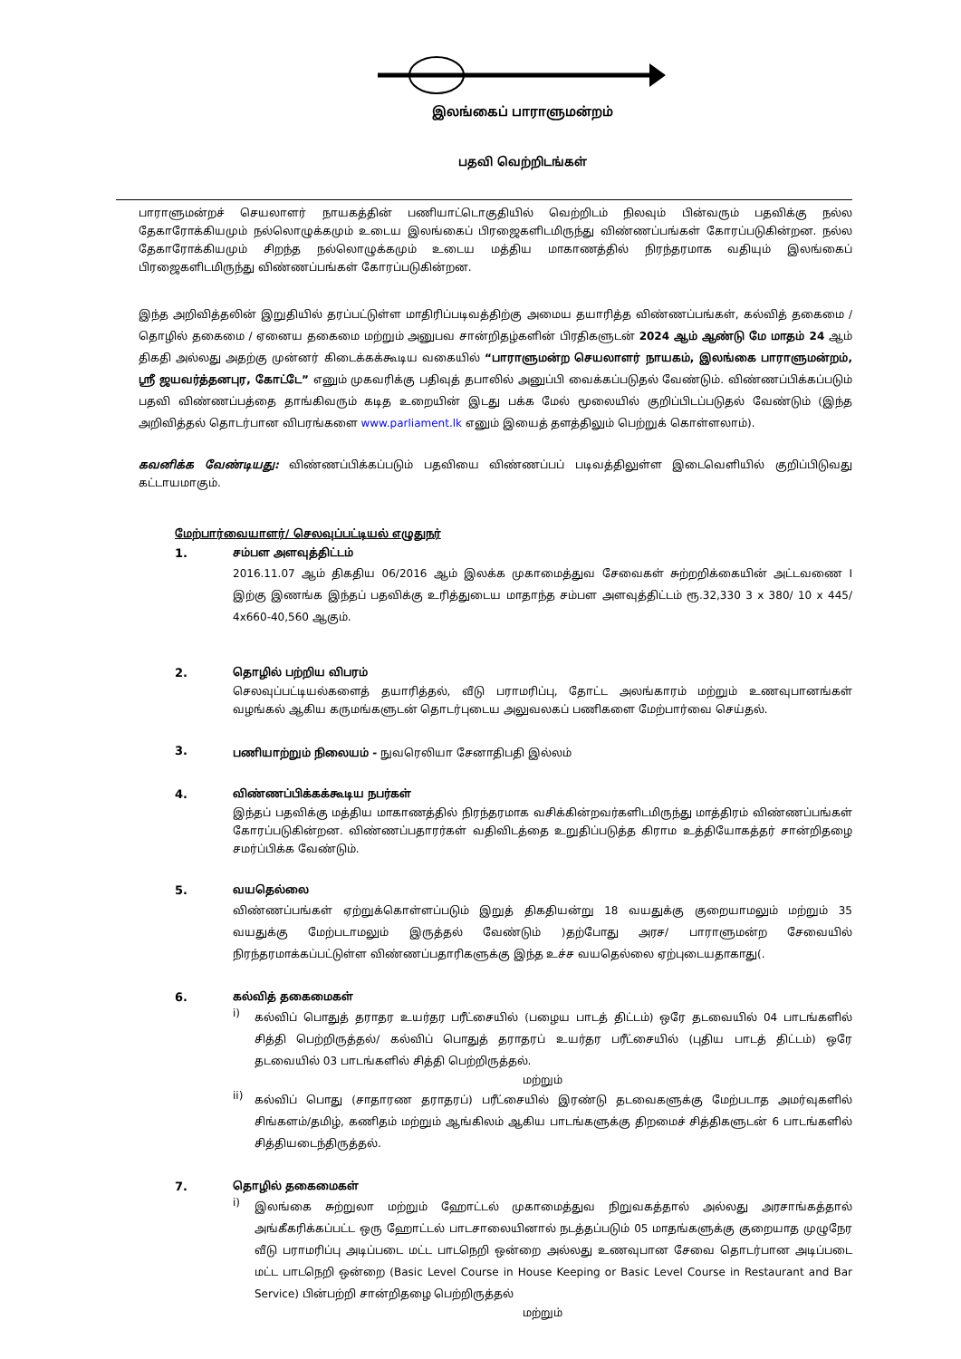இலங்கைப் பாராளுமன்றம்
பதவி வெற்றிடங்கள்
பாராளுமன்றச் செயலாளர் நாயகத்தின் பணியாட்டொகுதியில் வெற்றிடம் நிலவும் பின்வரும் பதவிக்கு நல்ல தேகாரோக்கியமும் நல்லொழுக்கமும் உடைய இலங்கைப் பிரஜைகளிடமிருந்து விண்ணப்பங்கள் கோரப்படுகின்றன. நல்ல தேகாரோக்கியமும் சிறந்த நல்லொழுக்கமும் உடைய மத்திய மாகாணத்தில் நிரந்தரமாக வதியும் இலங்கைப் பிரஜைகளிடமிருந்து விண்ணப்பங்கள் கோரப்படுகின்றன.
இந்த அறிவித்தலின் இறுதியில் தரப்பட்டுள்ள மாதிரிப்படிவத்திற்கு அமைய தயாரித்த விண்ணப்பங்கள், கல்வித் தகைமை / தொழில் தகைமை / ஏனைய தகைமை மற்றும் அனுபவ சான்றிதழ்களின் பிரதிகளுடன் 2024 ஆம் ஆண்டு மே மாதம் 24 ஆம் திகதி அல்லது அதற்கு முன்னர் கிடைக்கக்கூடிய வகையில் “பாராளுமன்ற செயலாளர் நாயகம், இலங்கை பாராளுமன்றம், ஸ்ரீ ஜயவர்த்தனபுர, கோட்டே” எனும் முகவரிக்கு பதிவுத் தபாலில் அனுப்பி வைக்கப்படுதல் வேண்டும். விண்ணப்பிக்கப்படும் பதவி விண்ணப்பத்தை தாங்கிவரும் கடித உறையின் இடது பக்க மேல் மூலையில் குறிப்பிடப்படுதல் வேண்டும் (இந்த அறிவித்தல் தொடர்பான விபரங்களை www.parliament.lk எனும் இயைத் தளத்திலும் பெற்றுக் கொள்ளலாம்).
கவனிக்க வேண்டியது: விண்ணப்பிக்கப்படும் பதவியை விண்ணப்பப் படிவத்திலுள்ள இடைவெளியில் குறிப்பிடுவது கட்டாயமாகும்.
மேற்பார்வையாளர்/ செலவுப்பட்டியல் எழுதுநர்
1. சம்பள அளவுத்திட்டம்
2016.11.07 ஆம் திகதிய 06/2016 ஆம் இலக்க முகாமைத்துவ சேவைகள் சுற்றறிக்கையின் அட்டவணை I இற்கு இணங்க இந்தப் பதவிக்கு உரித்துடைய மாதாந்த சம்பள அளவுத்திட்டம் ரூ.32,330 3 x 380/ 10 x 445/ 4x660-40,560 ஆகும்.
2. தொழில் பற்றிய விபரம்
செலவுப்பட்டியல்களைத் தயாரித்தல், வீடு பராமரிப்பு, தோட்ட அலங்காரம் மற்றும் உணவுபானங்கள் வழங்கல் ஆகிய கருமங்களுடன் தொடர்புடைய அலுவலகப் பணிகளை மேற்பார்வை செய்தல்.
3.
பணியாற்றும் நிலையம் - நுவரெலியா சேனாதிபதி இல்லம்
4. விண்ணப்பிக்கக்கூடிய நபர்கள்
இந்தப் பதவிக்கு மத்திய மாகாணத்தில் நிரந்தரமாக வசிக்கின்றவர்களிடமிருந்து மாத்திரம் விண்ணப்பங்கள் கோரப்படுகின்றன. விண்ணப்பதாரர்கள் வதிவிடத்தை உறுதிப்படுத்த கிராம உத்தியோகத்தர் சான்றிதழை சமர்ப்பிக்க வேண்டும்.
5. வயதெல்லை
விண்ணப்பங்கள் ஏற்றுக்கொள்ளப்படும் இறுத் திகதியன்று 18 வயதுக்கு குறையாமலும் மற்றும் 35 வயதுக்கு மேற்படாமலும் இருத்தல் வேண்டும் )தற்போது அரச/ பாராளுமன்ற சேவையில் நிரந்தரமாக்கப்பட்டுள்ள விண்ணப்பதாரிகளுக்கு இந்த உச்ச வயதெல்லை ஏற்புடையதாகாது(.
6. கல்வித் தகைமைகள்
i)
கல்விப் பொதுத் தராதர உயர்தர பரீட்சையில் (பழைய பாடத் திட்டம்) ஒரே தடவையில் 04 பாடங்களில் சித்தி பெற்றிருத்தல்/ கல்விப் பொதுத் தராதரப் உயர்தர பரீட்சையில் (புதிய பாடத் திட்டம்) ஒரே தடவையில் 03 பாடங்களில் சித்தி பெற்றிருத்தல்.
மற்றும்
ii)
கல்விப் பொது (சாதாரண தராதரப்) பரீட்சையில் இரண்டு தடவைகளுக்கு மேற்படாத அமர்வுகளில் சிங்களம்/தமிழ், கணிதம் மற்றும் ஆங்கிலம் ஆகிய பாடங்களுக்கு திறமைச் சித்திகளுடன் 6 பாடங்களில் சித்தியடைந்திருத்தல்.
7. தொழில் தகைமைகள்
i)
இலங்கை சுற்றுலா மற்றும் ஹோட்டல் முகாமைத்துவ நிறுவகத்தால் அல்லது அரசாங்கத்தால் அங்கீகரிக்கப்பட்ட ஒரு ஹோட்டல் பாடசாலையினால் நடத்தப்படும் 05 மாதங்களுக்கு குறையாத முழுநேர வீடு பராமரிப்பு அடிப்படை மட்ட பாடநெறி ஒன்றை அல்லது உணவுபான சேவை தொடர்பான அடிப்படை மட்ட பாடநெறி ஒன்றை (Basic Level Course in House Keeping or Basic Level Course in Restaurant and Bar Service) பின்பற்றி சான்றிதழை பெற்றிருத்தல்
மற்றும்